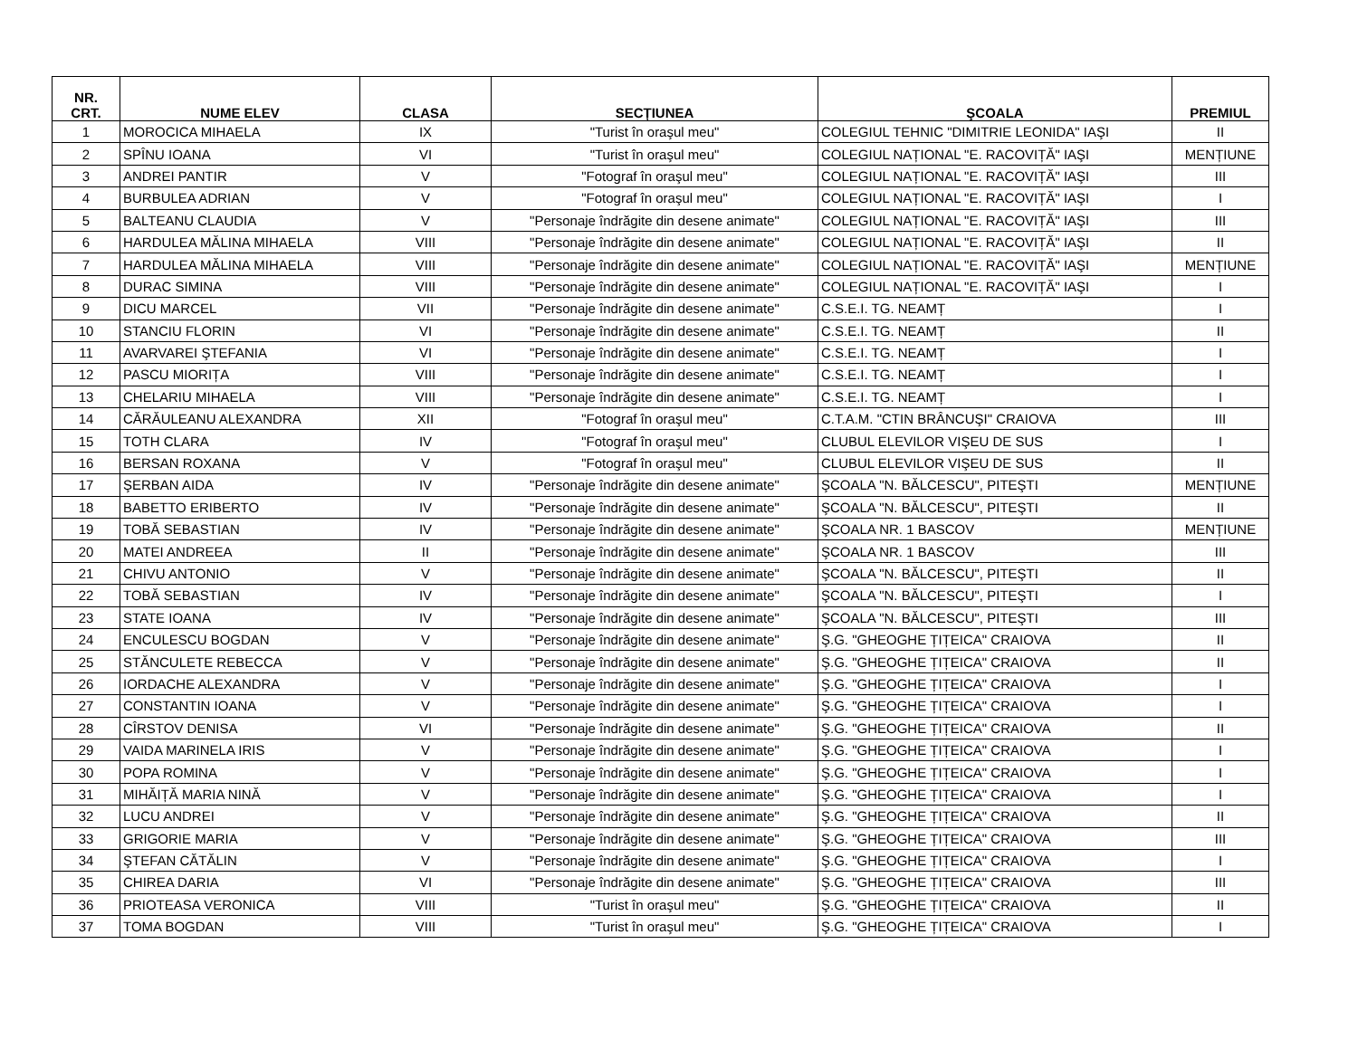| NR. CRT. | NUME ELEV | CLASA | SECȚIUNEA | ŞCOALA | PREMIUL |
| --- | --- | --- | --- | --- | --- |
| 1 | MOROCICA MIHAELA | IX | "Turist în oraşul meu" | COLEGIUL TEHNIC "DIMITRIE LEONIDA" IAŞI | II |
| 2 | SPÎNU IOANA | VI | "Turist în oraşul meu" | COLEGIUL NAȚIONAL "E. RACOVIȚĂ" IAŞI | MENȚIUNE |
| 3 | ANDREI PANTIR | V | "Fotograf în oraşul meu" | COLEGIUL NAȚIONAL "E. RACOVIȚĂ" IAŞI | III |
| 4 | BURBULEA ADRIAN | V | "Fotograf în oraşul meu" | COLEGIUL NAȚIONAL "E. RACOVIȚĂ" IAŞI | I |
| 5 | BALTEANU CLAUDIA | V | "Personaje îndrăgite din desene animate" | COLEGIUL NAȚIONAL "E. RACOVIȚĂ" IAŞI | III |
| 6 | HARDULEA MĂLINA MIHAELA | VIII | "Personaje îndrăgite din desene animate" | COLEGIUL NAȚIONAL "E. RACOVIȚĂ" IAŞI | II |
| 7 | HARDULEA MĂLINA MIHAELA | VIII | "Personaje îndrăgite din desene animate" | COLEGIUL NAȚIONAL "E. RACOVIȚĂ" IAŞI | MENȚIUNE |
| 8 | DURAC SIMINA | VIII | "Personaje îndrăgite din desene animate" | COLEGIUL NAȚIONAL "E. RACOVIȚĂ" IAŞI | I |
| 9 | DICU MARCEL | VII | "Personaje îndrăgite din desene animate" | C.S.E.I. TG. NEAMȚ | I |
| 10 | STANCIU FLORIN | VI | "Personaje îndrăgite din desene animate" | C.S.E.I. TG. NEAMȚ | II |
| 11 | AVARVAREI ŞTEFANIA | VI | "Personaje îndrăgite din desene animate" | C.S.E.I. TG. NEAMȚ | I |
| 12 | PASCU MIORIȚA | VIII | "Personaje îndrăgite din desene animate" | C.S.E.I. TG. NEAMȚ | I |
| 13 | CHELARIU MIHAELA | VIII | "Personaje îndrăgite din desene animate" | C.S.E.I. TG. NEAMȚ | I |
| 14 | CĂRĂULEANU ALEXANDRA | XII | "Fotograf în oraşul meu" | C.T.A.M. "CTIN BRÂNCUŞI" CRAIOVA | III |
| 15 | TOTH CLARA | IV | "Fotograf în oraşul meu" | CLUBUL ELEVILOR VIŞEU DE SUS | I |
| 16 | BERSAN ROXANA | V | "Fotograf în oraşul meu" | CLUBUL ELEVILOR VIŞEU DE SUS | II |
| 17 | ŞERBAN AIDA | IV | "Personaje îndrăgite din desene animate" | ŞCOALA "N. BĂLCESCU", PITEŞTI | MENȚIUNE |
| 18 | BABETTO ERIBERTO | IV | "Personaje îndrăgite din desene animate" | ŞCOALA "N. BĂLCESCU", PITEŞTI | II |
| 19 | TOBĂ SEBASTIAN | IV | "Personaje îndrăgite din desene animate" | ŞCOALA NR. 1 BASCOV | MENȚIUNE |
| 20 | MATEI ANDREEA | II | "Personaje îndrăgite din desene animate" | ŞCOALA NR. 1 BASCOV | III |
| 21 | CHIVU ANTONIO | V | "Personaje îndrăgite din desene animate" | ŞCOALA "N. BĂLCESCU", PITEŞTI | II |
| 22 | TOBĂ SEBASTIAN | IV | "Personaje îndrăgite din desene animate" | ŞCOALA "N. BĂLCESCU", PITEŞTI | I |
| 23 | STATE IOANA | IV | "Personaje îndrăgite din desene animate" | ŞCOALA "N. BĂLCESCU", PITEŞTI | III |
| 24 | ENCULESCU BOGDAN | V | "Personaje îndrăgite din desene animate" | Ş.G. "GHEOGHE ȚIȚEICA" CRAIOVA | II |
| 25 | STĂNCULETE REBECCA | V | "Personaje îndrăgite din desene animate" | Ş.G. "GHEOGHE ȚIȚEICA" CRAIOVA | II |
| 26 | IORDACHE ALEXANDRA | V | "Personaje îndrăgite din desene animate" | Ş.G. "GHEOGHE ȚIȚEICA" CRAIOVA | I |
| 27 | CONSTANTIN IOANA | V | "Personaje îndrăgite din desene animate" | Ş.G. "GHEOGHE ȚIȚEICA" CRAIOVA | I |
| 28 | CÎRSTOV DENISA | VI | "Personaje îndrăgite din desene animate" | Ş.G. "GHEOGHE ȚIȚEICA" CRAIOVA | II |
| 29 | VAIDA MARINELA IRIS | V | "Personaje îndrăgite din desene animate" | Ş.G. "GHEOGHE ȚIȚEICA" CRAIOVA | I |
| 30 | POPA ROMINA | V | "Personaje îndrăgite din desene animate" | Ş.G. "GHEOGHE ȚIȚEICA" CRAIOVA | I |
| 31 | MIHĂIȚĂ MARIA NINĂ | V | "Personaje îndrăgite din desene animate" | Ş.G. "GHEOGHE ȚIȚEICA" CRAIOVA | I |
| 32 | LUCU ANDREI | V | "Personaje îndrăgite din desene animate" | Ş.G. "GHEOGHE ȚIȚEICA" CRAIOVA | II |
| 33 | GRIGORIE MARIA | V | "Personaje îndrăgite din desene animate" | Ş.G. "GHEOGHE ȚIȚEICA" CRAIOVA | III |
| 34 | ŞTEFAN CĂTĂLIN | V | "Personaje îndrăgite din desene animate" | Ş.G. "GHEOGHE ȚIȚEICA" CRAIOVA | I |
| 35 | CHIREA DARIA | VI | "Personaje îndrăgite din desene animate" | Ş.G. "GHEOGHE ȚIȚEICA" CRAIOVA | III |
| 36 | PRIOTEASA VERONICA | VIII | "Turist în oraşul meu" | Ş.G. "GHEOGHE ȚIȚEICA" CRAIOVA | II |
| 37 | TOMA BOGDAN | VIII | "Turist în oraşul meu" | Ş.G. "GHEOGHE ȚIȚEICA" CRAIOVA | I |